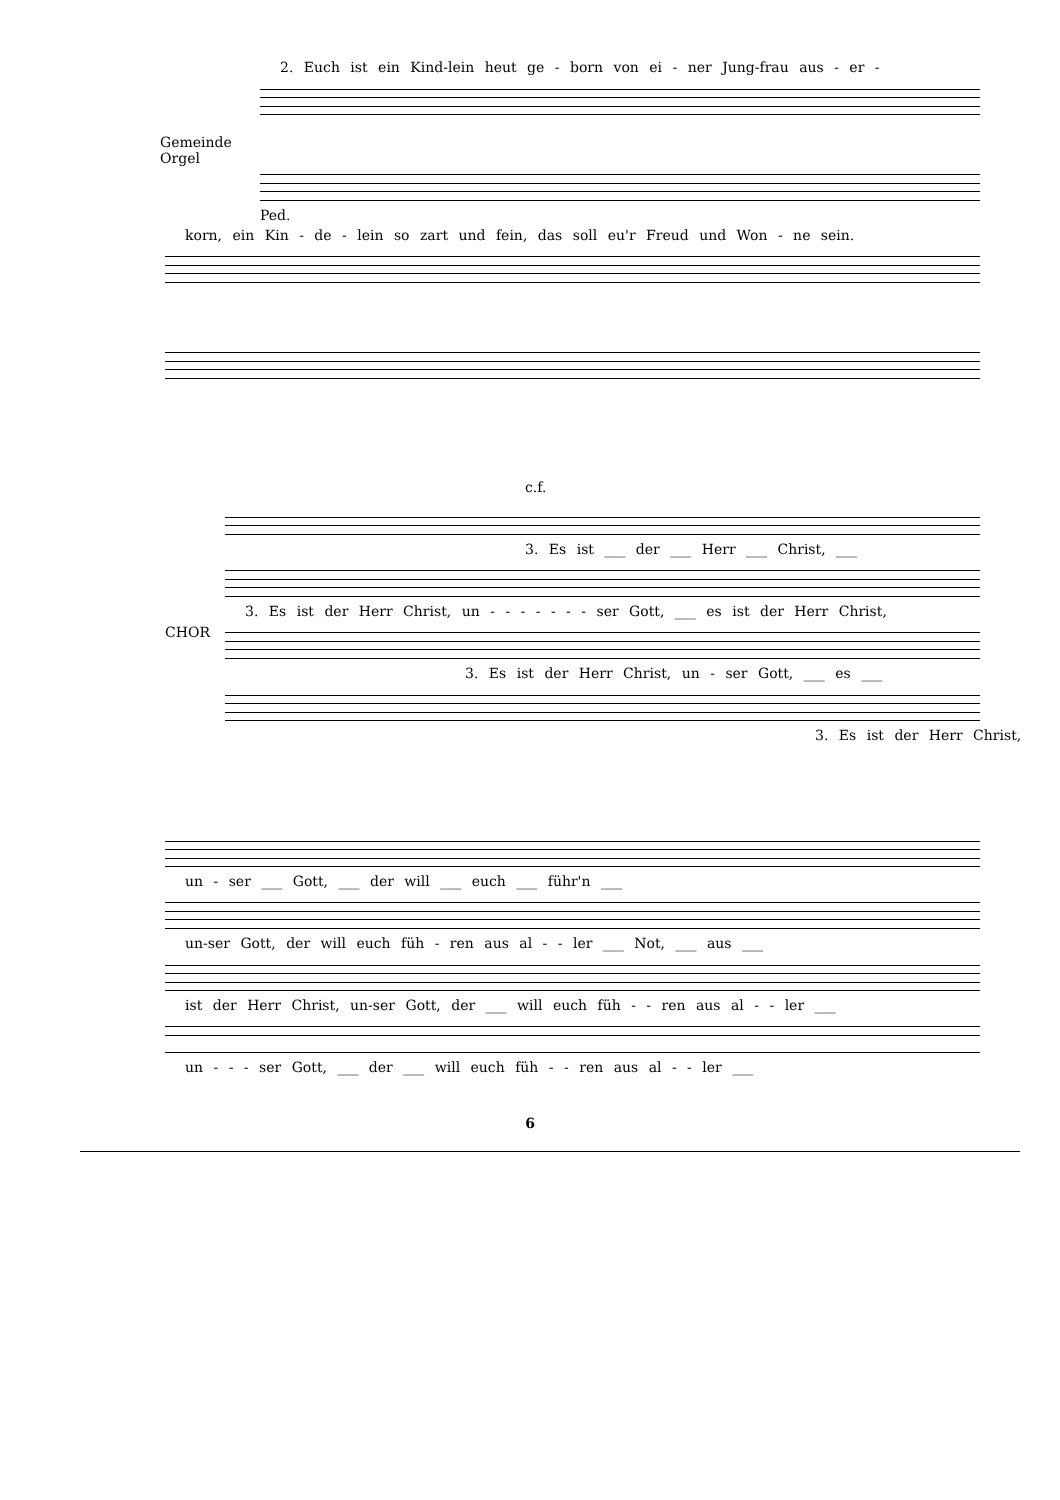Gemeinde
Orgel
2. Euch ist ein Kind-lein heut ge - born von ei - ner Jung-frau aus - er -
Ped.
korn, ein Kin - de - lein so zart und fein, das soll eu'r Freud und Won - ne sein.
CHOR
c.f.
3. Es ist ___ der ___ Herr ___ Christ, ___
3. Es ist der Herr Christ, un - - - - - - - ser Gott, ___ es ist der Herr Christ,
3. Es ist der Herr Christ, un - ser Gott, ___ es ___
3. Es ist der Herr Christ,
un - ser ___ Gott, ___ der will ___ euch ___ führ'n ___
un-ser Gott, der will euch füh - ren aus al - - ler ___ Not, ___ aus ___
ist der Herr Christ, un-ser Gott, der ___ will euch füh - - ren aus al - - ler ___
un - - - ser Gott, ___ der ___ will euch füh - - ren aus al - - ler ___
6